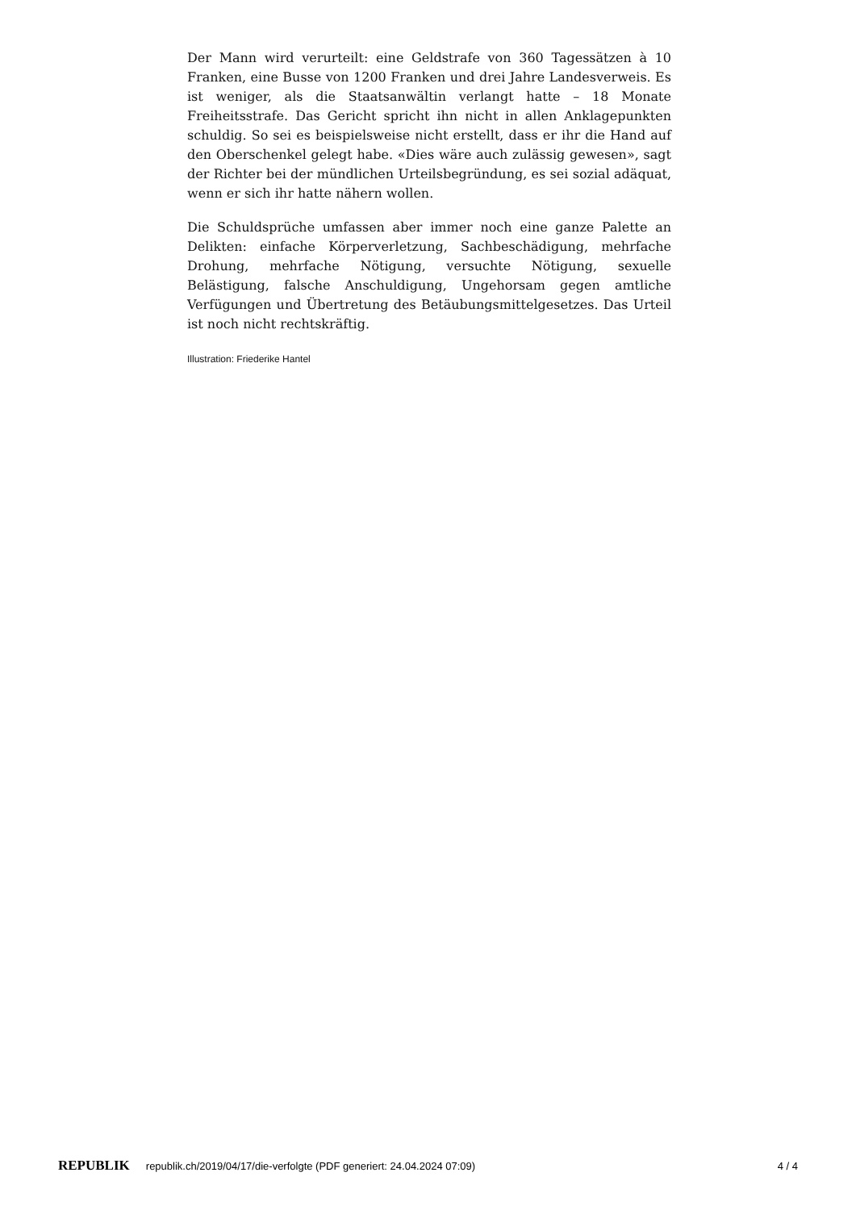Der Mann wird verurteilt: eine Geldstrafe von 360 Tagessätzen à 10 Franken, eine Busse von 1200 Franken und drei Jahre Landesverweis. Es ist weniger, als die Staatsanwältin verlangt hatte – 18 Monate Freiheitsstrafe. Das Gericht spricht ihn nicht in allen Anklagepunkten schuldig. So sei es beispielsweise nicht erstellt, dass er ihr die Hand auf den Oberschenkel gelegt habe. «Dies wäre auch zulässig gewesen», sagt der Richter bei der mündlichen Urteilsbegründung, es sei sozial adäquat, wenn er sich ihr hatte nähern wollen.
Die Schuldsprüche umfassen aber immer noch eine ganze Palette an Delikten: einfache Körperverletzung, Sachbeschädigung, mehrfache Drohung, mehrfache Nötigung, versuchte Nötigung, sexuelle Belästigung, falsche Anschuldigung, Ungehorsam gegen amtliche Verfügungen und Übertretung des Betäubungsmittelgesetzes. Das Urteil ist noch nicht rechtskräftig.
Illustration: Friederike Hantel
REPUBLIK republik.ch/2019/04/17/die-verfolgte (PDF generiert: 24.04.2024 07:09) 4 / 4